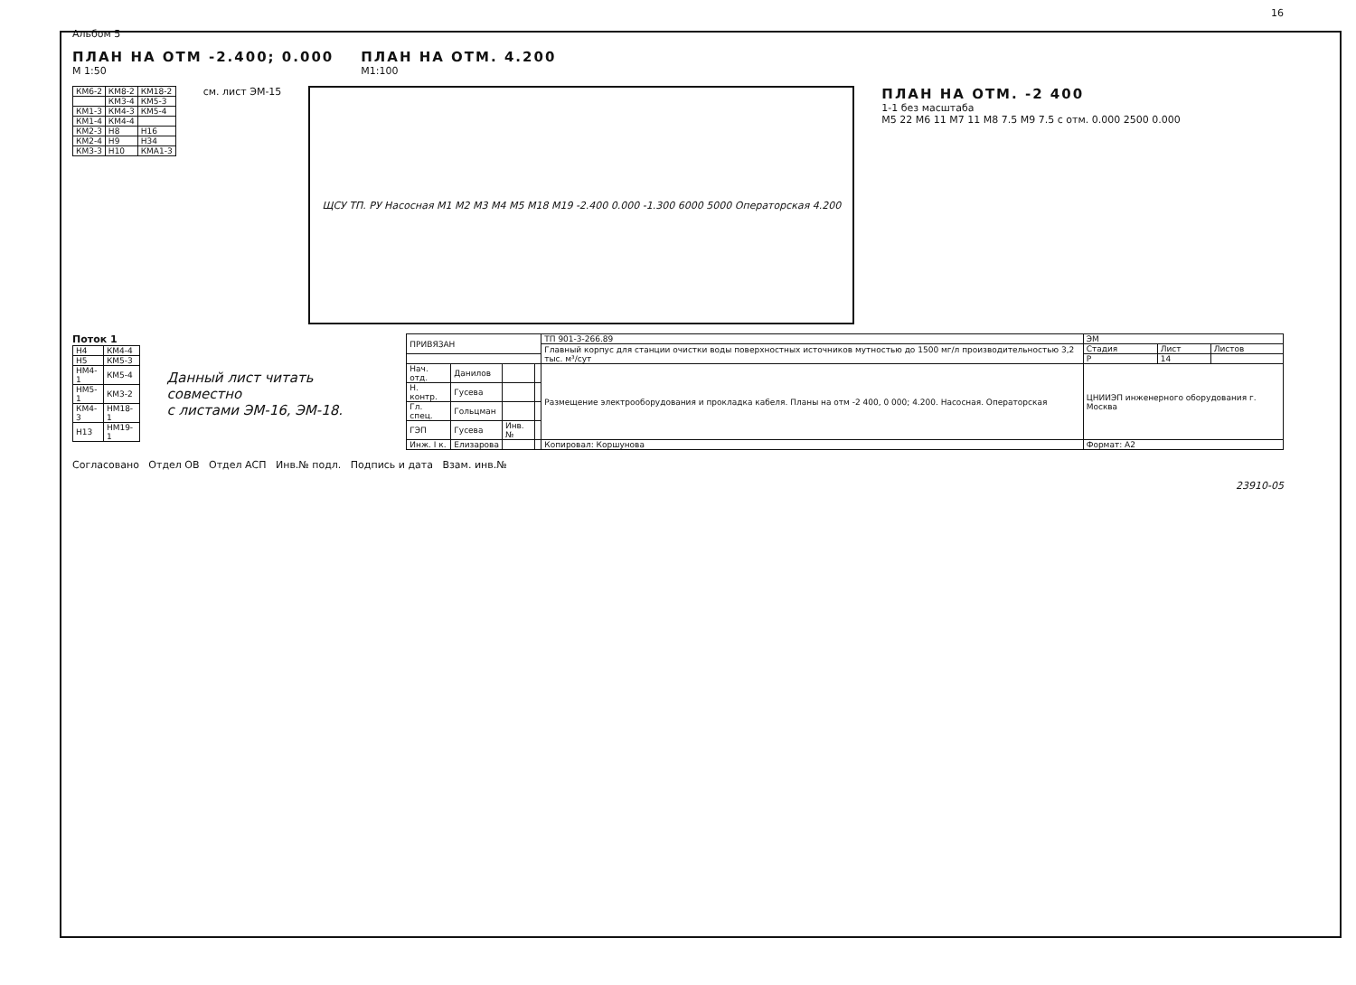16
Альбом 5
ПЛАН НА ОТМ -2.400; 0.000
М 1:50
ПЛАН НА ОТМ. 4.200
М1:100
| КМ6-2 | КМ8-2 | КМ18-2 |
| | КМ3-4 | КМ5-3 |
| КМ1-3 | КМ4-3 | КМ5-4 |
| КМ1-4 | КМ4-4 | |
| КМ2-3 | Н8 | Н16 |
| КМ2-4 | Н9 | Н34 |
| КМ3-3 | Н10 | КМА1-3 |
см. лист ЭМ-15
ЩСУ ТП. РУ Насосная М1 М2 М3 М4 М5 М18 М19 -2.400 0.000 -1.300 6000 5000 Операторская 4.200
ПЛАН НА ОТМ. -2 400
1-1 без масштаба
М5 22 М6 11 М7 11 М8 7.5 М9 7.5 с отм. 0.000 2500 0.000
Поток 1
| Н4 | КМ4-4 |
| Н5 | КМ5-3 |
| НМ4-1 | КМ5-4 |
| НМ5-1 | КМ3-2 |
| КМ4-3 | НМ18-1 |
| Н13 | НМ19-1 |
Данный лист читать совместно
с листами ЭМ-16, ЭМ-18.
| ПРИВЯЗАН | | | | ТП 901-3-266.89 | ЭМ | | |
| | | | | Главный корпус для станции очистки воды поверхностных источников мутностью до 1500 мг/л производительностью 3,2 тыс. м³/сут | Стадия | Лист | Листов |
| | | | | | Р | 14 | |
| Нач. отд. | Данилов | | | Размещение электрооборудования и прокладка кабеля. Планы на отм -2 400, 0 000; 4.200. Насосная. Операторская | ЦНИИЭП инженерного оборудования г. Москва | | |
| Н. контр. | Гусева | | | | | | |
| Гл. спец. | Гольцман | | | | | | |
| ГЭП | Гусева | Инв.№ | | | | | |
| Инж. I к. | Елизарова | | | Копировал: Коршунова | Формат: А2 | | |
Согласовано Отдел ОВ Отдел АСП Инв.№ подл. Подпись и дата Взам. инв.№
23910-05